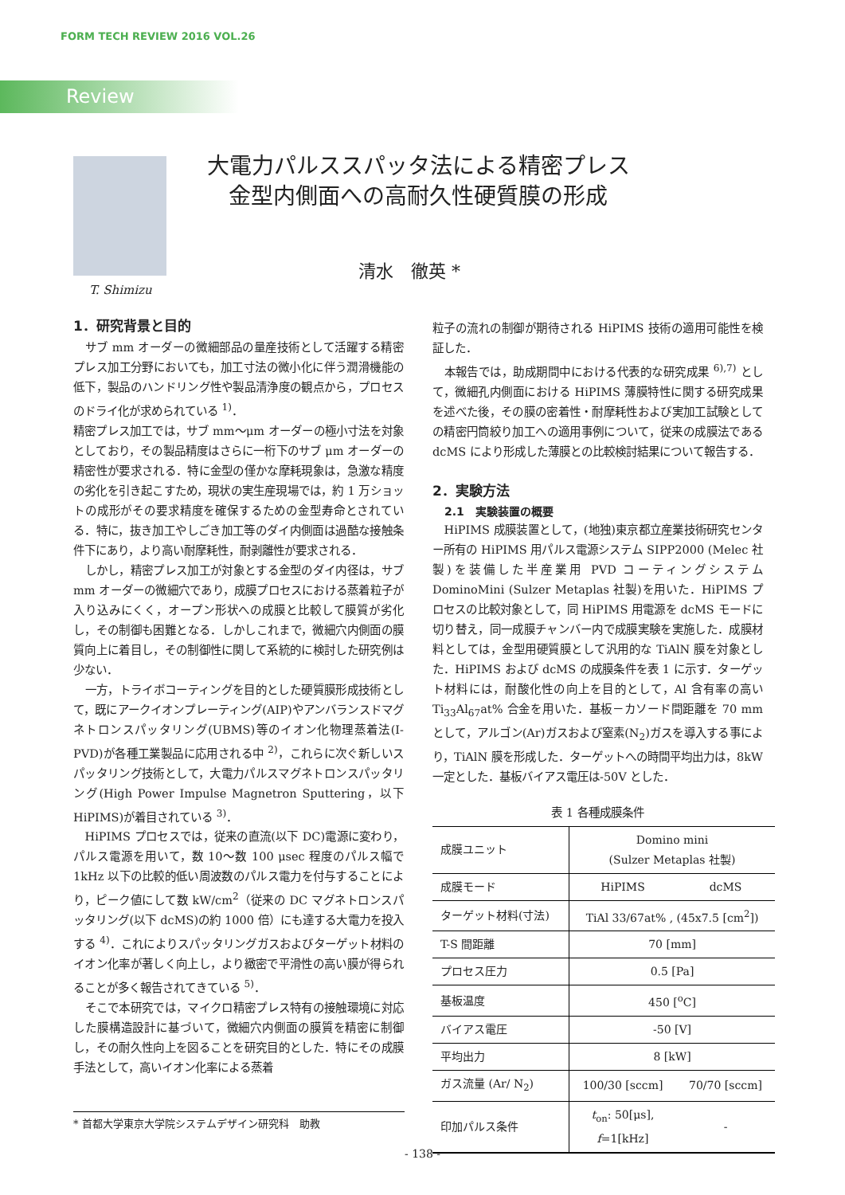FORM TECH REVIEW 2016 VOL.26
Review
T. Shimizu
大電力パルススパッタ法による精密プレス
金型内側面への高耐久性硬質膜の形成
清水　徹英 *
1．研究背景と目的
サブ mm オーダーの微細部品の量産技術として活躍する精密プレス加工分野においても，加工寸法の微小化に伴う潤滑機能の低下，製品のハンドリング性や製品清浄度の観点から，プロセスのドライ化が求められている <sup>1)</sup>．
精密プレス加工では，サブ mm～μm オーダーの極小寸法を対象としており，その製品精度はさらに一桁下のサブ μm オーダーの精密性が要求される．特に金型の僅かな摩耗現象は，急激な精度の劣化を引き起こすため，現状の実生産現場では，約 1 万ショットの成形がその要求精度を確保するための金型寿命とされている．特に，抜き加工やしごき加工等のダイ内側面は過酷な接触条件下にあり，より高い耐摩耗性，耐剥離性が要求される．
しかし，精密プレス加工が対象とする金型のダイ内径は，サブ mm オーダーの微細穴であり，成膜プロセスにおける蒸着粒子が入り込みにくく，オープン形状への成膜と比較して膜質が劣化し，その制御も困難となる．しかしこれまで，微細穴内側面の膜質向上に着目し，その制御性に関して系統的に検討した研究例は少ない．
一方，トライボコーティングを目的とした硬質膜形成技術として，既にアークイオンプレーティング(AIP)やアンバランスドマグネトロンスパッタリング(UBMS)等のイオン化物理蒸着法(I-PVD)が各種工業製品に応用される中 <sup>2)</sup>，これらに次ぐ新しいスパッタリング技術として，大電力パルスマグネトロンスパッタリング(High Power Impulse Magnetron Sputtering，以下 HiPIMS)が着目されている <sup>3)</sup>．
HiPIMS プロセスでは，従来の直流(以下 DC)電源に変わり，パルス電源を用いて，数 10～数 100 μsec 程度のパルス幅で 1kHz 以下の比較的低い周波数のパルス電力を付与することにより，ピーク値にして数 kW/cm<sup>2</sup>（従来の DC マグネトロンスパッタリング(以下 dcMS)の約 1000 倍）にも達する大電力を投入する <sup>4)</sup>．これによりスパッタリングガスおよびターゲット材料のイオン化率が著しく向上し，より緻密で平滑性の高い膜が得られることが多く報告されてきている <sup>5)</sup>．
そこで本研究では，マイクロ精密プレス特有の接触環境に対応した膜構造設計に基づいて，微細穴内側面の膜質を精密に制御し，その耐久性向上を図ることを研究目的とした．特にその成膜手法として，高いイオン化率による蒸着
粒子の流れの制御が期待される HiPIMS 技術の適用可能性を検証した．
本報告では，助成期間中における代表的な研究成果 <sup>6),7)</sup> として，微細孔内側面における HiPIMS 薄膜特性に関する研究成果を述べた後，その膜の密着性・耐摩耗性および実加工試験としての精密円筒絞り加工への適用事例について，従来の成膜法である dcMS により形成した薄膜との比較検討結果について報告する．
2．実験方法
2.1　実験装置の概要
HiPIMS 成膜装置として，(地独)東京都立産業技術研究センター所有の HiPIMS 用パルス電源システム SIPP2000 (Melec 社製)を装備した半産業用 PVD コーティングシステム DominoMini (Sulzer Metaplas 社製)を用いた．HiPIMS プロセスの比較対象として，同 HiPIMS 用電源を dcMS モードに切り替え，同一成膜チャンバー内で成膜実験を実施した．成膜材料としては，金型用硬質膜として汎用的な TiAlN 膜を対象とした．HiPIMS および dcMS の成膜条件を表 1 に示す．ターゲット材料には，耐酸化性の向上を目的として，Al 含有率の高い Ti<sub>33</sub>Al<sub>67</sub>at% 合金を用いた．基板－カソード間距離を 70 mm として，アルゴン(Ar)ガスおよび窒素(N<sub>2</sub>)ガスを導入する事により，TiAlN 膜を形成した．ターゲットへの時間平均出力は，8kW 一定とした．基板バイアス電圧は-50V とした．
表 1 各種成膜条件
| 成膜ユニット | Domino mini (Sulzer Metaplas 社製) | |
| 成膜モード | HiPIMS | dcMS |
| ターゲット材料(寸法) | TiAl 33/67at% , (45x7.5 [cm<sup>2</sup>]) | |
| T-S 間距離 | 70 [mm] | |
| プロセス圧力 | 0.5 [Pa] | |
| 基板温度 | 450 [<sup>o</sup>C] | |
| バイアス電圧 | -50 [V] | |
| 平均出力 | 8 [kW] | |
| ガス流量 (Ar/ N<sub>2</sub>) | 100/30 [sccm] | 70/70 [sccm] |
| 印加パルス条件 | t<sub>on</sub>: 50[μs], f =1[kHz] | - |
* 首都大学東京大学院システムデザイン研究科　助教
- 138 -